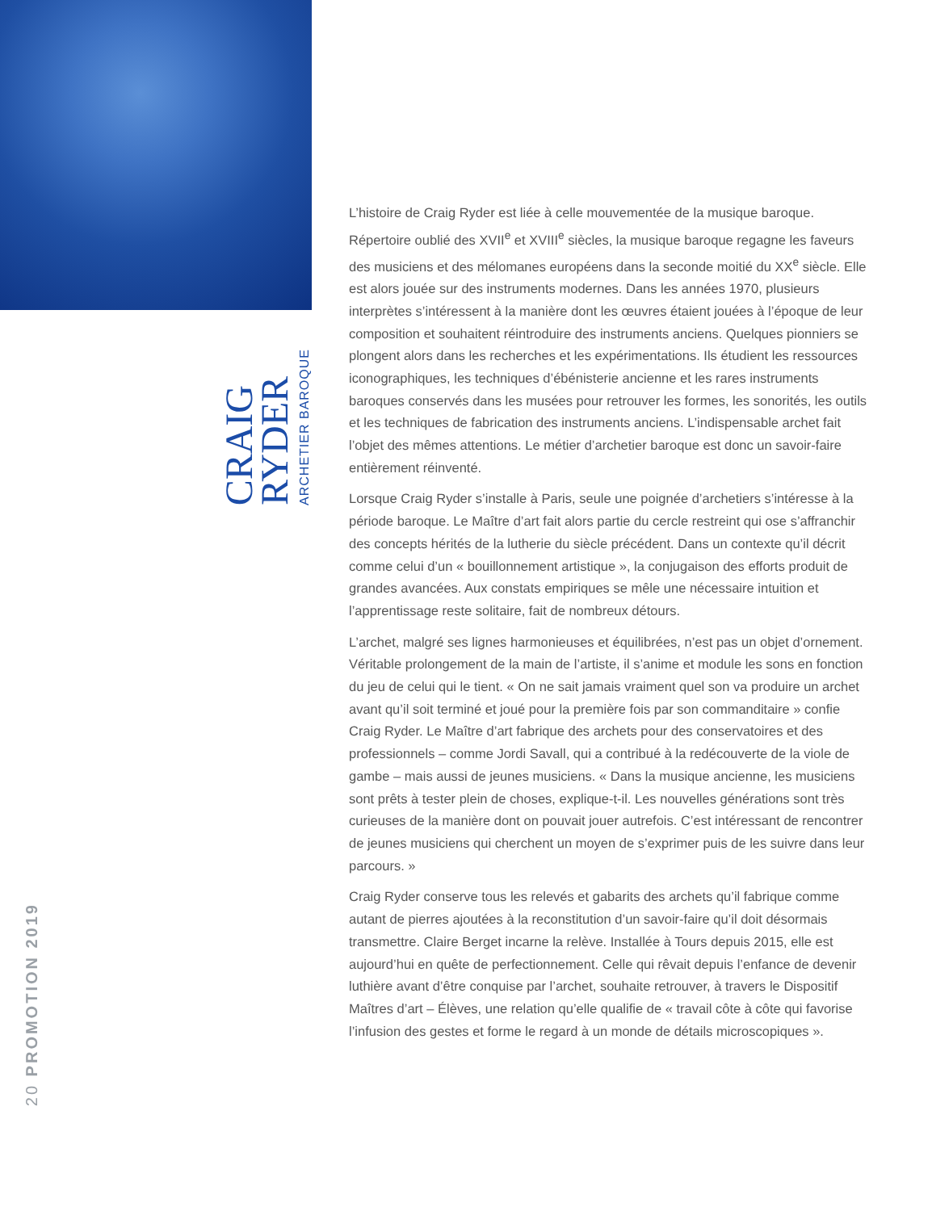CRAIG
RYDER
ARCHETIER BAROQUE
20 PROMOTION 2019
L’histoire de Craig Ryder est liée à celle mouvementée de la musique baroque. Répertoire oublié des XVII<sup>e</sup> et XVIII<sup>e</sup> siècles, la musique baroque regagne les faveurs des musiciens et des mélomanes européens dans la seconde moitié du XX<sup>e</sup> siècle. Elle est alors jouée sur des instruments modernes. Dans les années 1970, plusieurs interprètes s’intéressent à la manière dont les œuvres étaient jouées à l’époque de leur composition et souhaitent réintroduire des instruments anciens. Quelques pionniers se plongent alors dans les recherches et les expérimentations. Ils étudient les ressources iconographiques, les techniques d’ébénisterie ancienne et les rares instruments baroques conservés dans les musées pour retrouver les formes, les sonorités, les outils et les techniques de fabrication des instruments anciens. L’indispensable archet fait l’objet des mêmes attentions. Le métier d’archetier baroque est donc un savoir-faire entièrement réinventé.
Lorsque Craig Ryder s’installe à Paris, seule une poignée d’archetiers s’intéresse à la période baroque. Le Maître d’art fait alors partie du cercle restreint qui ose s’affranchir des concepts hérités de la lutherie du siècle précédent. Dans un contexte qu’il décrit comme celui d’un « bouillonnement artistique », la conjugaison des efforts produit de grandes avancées. Aux constats empiriques se mêle une nécessaire intuition et l’apprentissage reste solitaire, fait de nombreux détours.
L’archet, malgré ses lignes harmonieuses et équilibrées, n’est pas un objet d’ornement. Véritable prolongement de la main de l’artiste, il s’anime et module les sons en fonction du jeu de celui qui le tient. « On ne sait jamais vraiment quel son va produire un archet avant qu’il soit terminé et joué pour la première fois par son commanditaire » confie Craig Ryder. Le Maître d’art fabrique des archets pour des conservatoires et des professionnels – comme Jordi Savall, qui a contribué à la redécouverte de la viole de gambe – mais aussi de jeunes musiciens. « Dans la musique ancienne, les musiciens sont prêts à tester plein de choses, explique-t-il. Les nouvelles générations sont très curieuses de la manière dont on pouvait jouer autrefois. C’est intéressant de rencontrer de jeunes musiciens qui cherchent un moyen de s’exprimer puis de les suivre dans leur parcours. »
Craig Ryder conserve tous les relevés et gabarits des archets qu’il fabrique comme autant de pierres ajoutées à la reconstitution d’un savoir-faire qu’il doit désormais transmettre. Claire Berget incarne la relève. Installée à Tours depuis 2015, elle est aujourd’hui en quête de perfectionnement. Celle qui rêvait depuis l’enfance de devenir luthière avant d’être conquise par l’archet, souhaite retrouver, à travers le Dispositif Maîtres d’art – Élèves, une relation qu’elle qualifie de « travail côte à côte qui favorise l’infusion des gestes et forme le regard à un monde de détails microscopiques ».